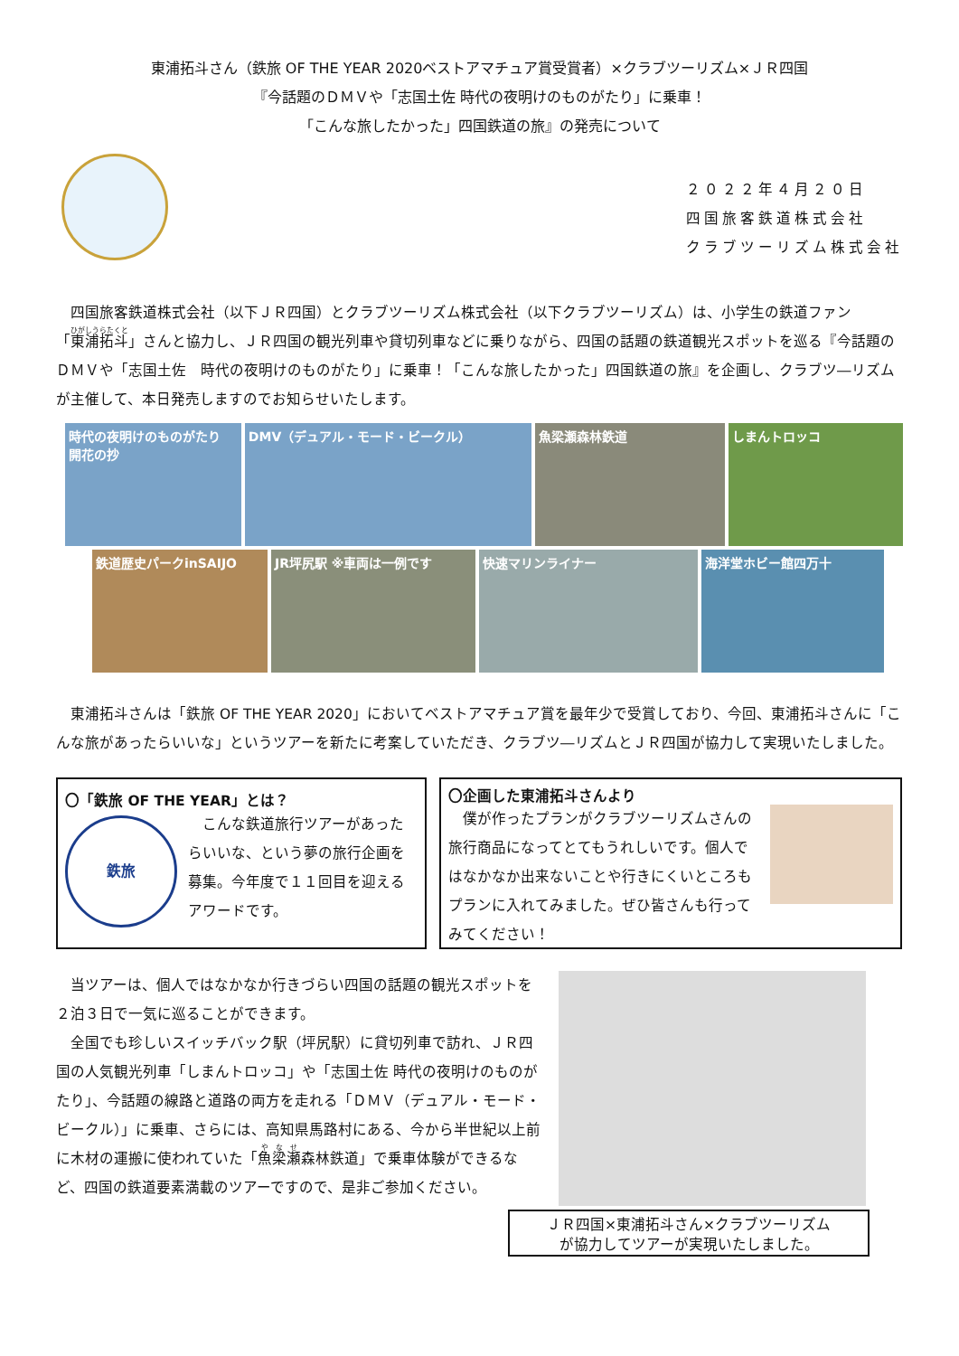東浦拓斗さん（鉄旅 OF THE YEAR 2020ベストアマチュア賞受賞者）×クラブツーリズム×ＪＲ四国
『今話題のＤＭＶや「志国土佐 時代の夜明けのものがたり」に乗車！
「こんな旅したかった」四国鉄道の旅』の発売について
２０２２年４月２０日
四国旅客鉄道株式会社
クラブツーリズム株式会社
　四国旅客鉄道株式会社（以下ＪＲ四国）とクラブツーリズム株式会社（以下クラブツーリズム）は、小学生の鉄道ファン「東浦拓斗」さんと協力し、ＪＲ四国の観光列車や貸切列車などに乗りながら、四国の話題の鉄道観光スポットを巡る『今話題のＤＭＶや「志国土佐　時代の夜明けのものがたり」に乗車！「こんな旅したかった」四国鉄道の旅』を企画し、クラブツ―リズムが主催して、本日発売しますのでお知らせいたします。
時代の夜明けのものがたり 開花の抄
DMV（デュアル・モード・ビークル） 魚梁瀬森林鉄道 しまんトロッコ
鉄道歴史パークinSAIJO JR坪尻駅 ※車両は一例です 快速マリンライナー 海洋堂ホビー館四万十
　東浦拓斗さんは「鉄旅 OF THE YEAR 2020」においてベストアマチュア賞を最年少で受賞しており、今回、東浦拓斗さんに「こんな旅があったらいいな」というツアーを新たに考案していただき、クラブツ―リズムとＪＲ四国が協力して実現いたしました。
〇「鉄旅 OF THE YEAR」とは？
鉄旅
　こんな鉄道旅行ツアーがあったらいいな、という夢の旅行企画を募集。今年度で１１回目を迎えるアワードです。
〇企画した東浦拓斗さんより
　僕が作ったプランがクラブツーリズムさんの旅行商品になってとてもうれしいです。個人ではなかなか出来ないことや行きにくいところもプランに入れてみました。ぜひ皆さんも行ってみてください！
　当ツアーは、個人ではなかなか行きづらい四国の話題の観光スポットを２泊３日で一気に巡ることができます。
　全国でも珍しいスイッチバック駅（坪尻駅）に貸切列車で訪れ、ＪＲ四国の人気観光列車「しまんトロッコ」や「志国土佐 時代の夜明けのものがたり」、今話題の線路と道路の両方を走れる「ＤＭＶ（デュアル・モード・ビークル）」に乗車、さらには、高知県馬路村にある、今から半世紀以上前に木材の運搬に使われていた「魚梁瀬森林鉄道」で乗車体験ができるなど、四国の鉄道要素満載のツアーですので、是非ご参加ください。
ＪＲ四国×東浦拓斗さん×クラブツーリズム
が協力してツアーが実現いたしました。